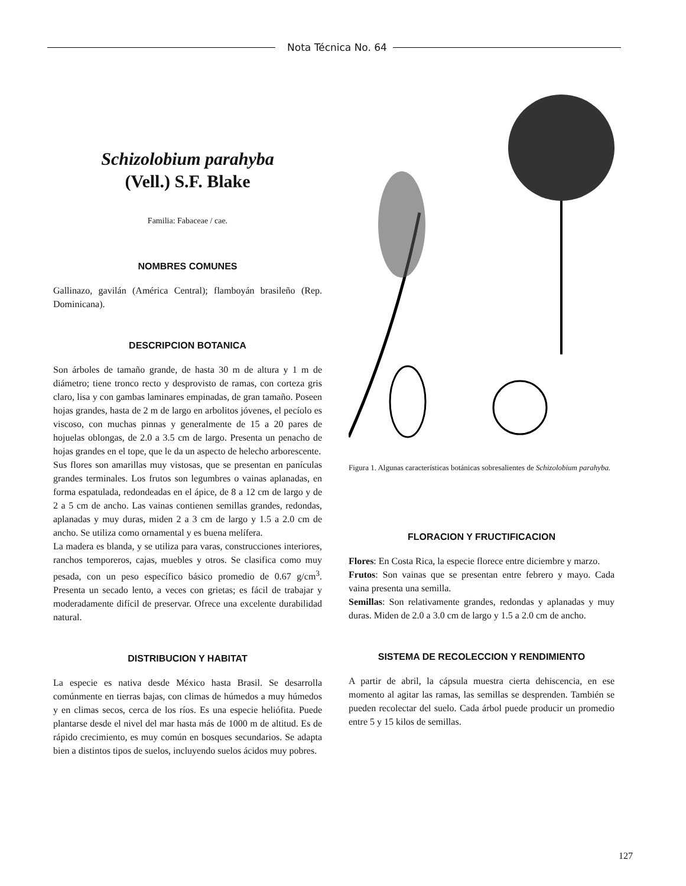Nota Técnica No. 64
Schizolobium parahyba
(Vell.) S.F. Blake
Familia: Fabaceae / cae.
NOMBRES COMUNES
Gallinazo, gavilán (América Central); flamboyán brasileño (Rep. Dominicana).
DESCRIPCION BOTANICA
Son árboles de tamaño grande, de hasta 30 m de altura y 1 m de diámetro; tiene tronco recto y desprovisto de ramas, con corteza gris claro, lisa y con gambas laminares empinadas, de gran tamaño. Poseen hojas grandes, hasta de 2 m de largo en arbolitos jóvenes, el pecíolo es viscoso, con muchas pinnas y generalmente de 15 a 20 pares de hojuelas oblongas, de 2.0 a 3.5 cm de largo. Presenta un penacho de hojas grandes en el tope, que le da un aspecto de helecho arborescente.
Sus flores son amarillas muy vistosas, que se presentan en panículas grandes terminales. Los frutos son legumbres o vainas aplanadas, en forma espatulada, redondeadas en el ápice, de 8 a 12 cm de largo y de 2 a 5 cm de ancho. Las vainas contienen semillas grandes, redondas, aplanadas y muy duras, miden 2 a 3 cm de largo y 1.5 a 2.0 cm de ancho. Se utiliza como ornamental y es buena melífera.
La madera es blanda, y se utiliza para varas, construcciones interiores, ranchos temporeros, cajas, muebles y otros. Se clasifica como muy pesada, con un peso específico básico promedio de 0.67 g/cm<sup>3</sup>. Presenta un secado lento, a veces con grietas; es fácil de trabajar y moderadamente difícil de preservar. Ofrece una excelente durabilidad natural.
DISTRIBUCION Y HABITAT
La especie es nativa desde México hasta Brasil. Se desarrolla comúnmente en tierras bajas, con climas de húmedos a muy húmedos y en climas secos, cerca de los ríos. Es una especie heliófita. Puede plantarse desde el nivel del mar hasta más de 1000 m de altitud. Es de rápido crecimiento, es muy común en bosques secundarios. Se adapta bien a distintos tipos de suelos, incluyendo suelos ácidos muy pobres.
Figura 1. Algunas características botánicas sobresalientes de Schizolobium parahyba.
FLORACION Y FRUCTIFICACION
Flores: En Costa Rica, la especie florece entre diciembre y marzo.
Frutos: Son vainas que se presentan entre febrero y mayo. Cada vaina presenta una semilla.
Semillas: Son relativamente grandes, redondas y aplanadas y muy duras. Miden de 2.0 a 3.0 cm de largo y 1.5 a 2.0 cm de ancho.
SISTEMA DE RECOLECCION Y RENDIMIENTO
A partir de abril, la cápsula muestra cierta dehiscencia, en ese momento al agitar las ramas, las semillas se desprenden. También se pueden recolectar del suelo. Cada árbol puede producir un promedio entre 5 y 15 kilos de semillas.
127